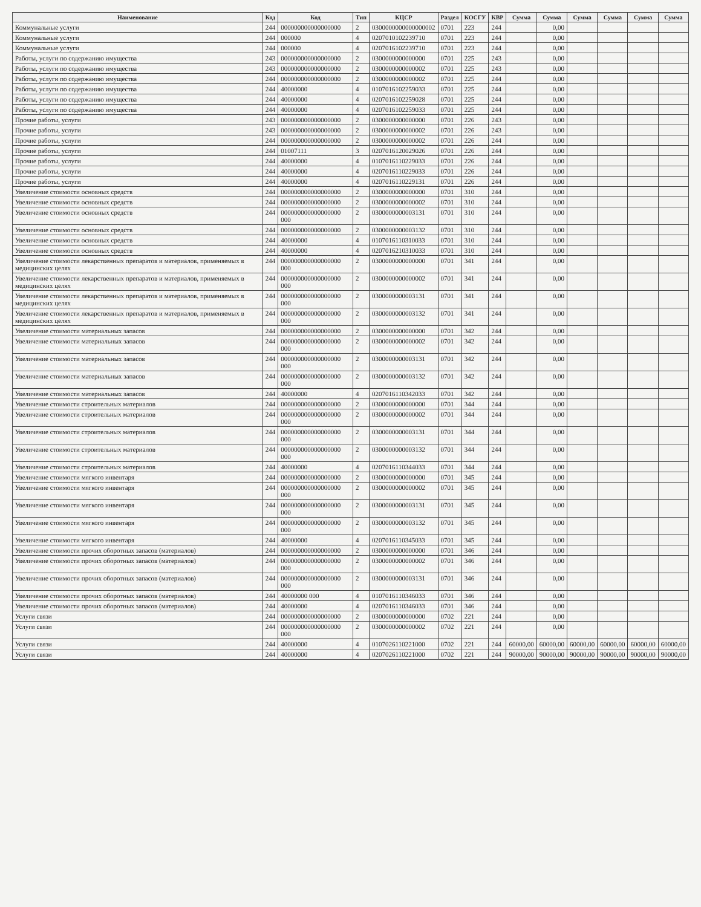| Наименование | Код | Код | Тип | КЦСР | Раздел | КОСГУ | КВР | Сумма | Сумма | Сумма | Сумма | Сумма | Сумма |
| --- | --- | --- | --- | --- | --- | --- | --- | --- | --- | --- | --- | --- | --- |
| Коммунальные услуги | 244 | 000000000000000000 | 2 | 0300000000000000002 | 0701 | 223 | 244 | | 0,00 | | | | |
| Коммунальные услуги | 244 | 000000 | 4 | 0207010102239710 | 0701 | 223 | 244 | | 0,00 | | | | |
| Коммунальные услуги | 244 | 000000 | 4 | 0207016102239710 | 0701 | 223 | 244 | | 0,00 | | | | |
| Работы, услуги по содержанию имущества | 243 | 000000000000000000 | 2 | 0300000000000000 | 0701 | 225 | 243 | | 0,00 | | | | |
| Работы, услуги по содержанию имущества | 243 | 000000000000000000 | 2 | 0300000000000002 | 0701 | 225 | 243 | | 0,00 | | | | |
| Работы, услуги по содержанию имущества | 244 | 000000000000000000 | 2 | 0300000000000002 | 0701 | 225 | 244 | | 0,00 | | | | |
| Работы, услуги по содержанию имущества | 244 | 40000000 | 4 | 0107016102259033 | 0701 | 225 | 244 | | 0,00 | | | | |
| Работы, услуги по содержанию имущества | 244 | 40000000 | 4 | 0207016102259028 | 0701 | 225 | 244 | | 0,00 | | | | |
| Работы, услуги по содержанию имущества | 244 | 40000000 | 4 | 0207016102259033 | 0701 | 225 | 244 | | 0,00 | | | | |
| Прочие работы, услуги | 243 | 000000000000000000 | 2 | 0300000000000000 | 0701 | 226 | 243 | | 0,00 | | | | |
| Прочие работы, услуги | 243 | 000000000000000000 | 2 | 0300000000000002 | 0701 | 226 | 243 | | 0,00 | | | | |
| Прочие работы, услуги | 244 | 000000000000000000 | 2 | 0300000000000002 | 0701 | 226 | 244 | | 0,00 | | | | |
| Прочие работы, услуги | 244 | 01007111 | 3 | 0207016120029026 | 0701 | 226 | 244 | | 0,00 | | | | |
| Прочие работы, услуги | 244 | 40000000 | 4 | 0107016110229033 | 0701 | 226 | 244 | | 0,00 | | | | |
| Прочие работы, услуги | 244 | 40000000 | 4 | 0207016110229033 | 0701 | 226 | 244 | | 0,00 | | | | |
| Прочие работы, услуги | 244 | 40000000 | 4 | 0207016110229131 | 0701 | 226 | 244 | | 0,00 | | | | |
| Увеличение стоимости основных средств | 244 | 000000000000000000 | 2 | 0300000000000000 | 0701 | 310 | 244 | | 0,00 | | | | |
| Увеличение стоимости основных средств | 244 | 000000000000000000 | 2 | 0300000000000002 | 0701 | 310 | 244 | | 0,00 | | | | |
| Увеличение стоимости основных средств | 244 | 000000000000000000 000 | 2 | 0300000000003131 | 0701 | 310 | 244 | | 0,00 | | | | |
| Увеличение стоимости основных средств | 244 | 000000000000000000 | 2 | 0300000000003132 | 0701 | 310 | 244 | | 0,00 | | | | |
| Увеличение стоимости основных средств | 244 | 40000000 | 4 | 0107016110310033 | 0701 | 310 | 244 | | 0,00 | | | | |
| Увеличение стоимости основных средств | 244 | 40000000 | 4 | 0207016210310033 | 0701 | 310 | 244 | | 0,00 | | | | |
| Увеличение стоимости лекарственных препаратов и материалов, применяемых в медицинских целях | 244 | 000000000000000000 000 | 2 | 0300000000000000 | 0701 | 341 | 244 | | 0,00 | | | | |
| Увеличение стоимости лекарственных препаратов и материалов, применяемых в медицинских целях | 244 | 000000000000000000 000 | 2 | 0300000000000002 | 0701 | 341 | 244 | | 0,00 | | | | |
| Увеличение стоимости лекарственных препаратов и материалов, применяемых в медицинских целях | 244 | 000000000000000000 000 | 2 | 0300000000003131 | 0701 | 341 | 244 | | 0,00 | | | | |
| Увеличение стоимости лекарственных препаратов и материалов, применяемых в медицинских целях | 244 | 000000000000000000 000 | 2 | 0300000000003132 | 0701 | 341 | 244 | | 0,00 | | | | |
| Увеличение стоимости материальных запасов | 244 | 000000000000000000 | 2 | 0300000000000000 | 0701 | 342 | 244 | | 0,00 | | | | |
| Увеличение стоимости материальных запасов | 244 | 000000000000000000 000 | 2 | 0300000000000002 | 0701 | 342 | 244 | | 0,00 | | | | |
| Увеличение стоимости материальных запасов | 244 | 000000000000000000 000 | 2 | 0300000000003131 | 0701 | 342 | 244 | | 0,00 | | | | |
| Увеличение стоимости материальных запасов | 244 | 000000000000000000 000 | 2 | 0300000000003132 | 0701 | 342 | 244 | | 0,00 | | | | |
| Увеличение стоимости материальных запасов | 244 | 40000000 | 4 | 0207016110342033 | 0701 | 342 | 244 | | 0,00 | | | | |
| Увеличение стоимости строительных материалов | 244 | 000000000000000000 | 2 | 0300000000000000 | 0701 | 344 | 244 | | 0,00 | | | | |
| Увеличение стоимости строительных материалов | 244 | 000000000000000000 000 | 2 | 0300000000000002 | 0701 | 344 | 244 | | 0,00 | | | | |
| Увеличение стоимости строительных материалов | 244 | 000000000000000000 000 | 2 | 0300000000003131 | 0701 | 344 | 244 | | 0,00 | | | | |
| Увеличение стоимости строительных материалов | 244 | 000000000000000000 000 | 2 | 0300000000003132 | 0701 | 344 | 244 | | 0,00 | | | | |
| Увеличение стоимости строительных материалов | 244 | 40000000 | 4 | 0207016110344033 | 0701 | 344 | 244 | | 0,00 | | | | |
| Увеличение стоимости мягкого инвентаря | 244 | 000000000000000000 | 2 | 0300000000000000 | 0701 | 345 | 244 | | 0,00 | | | | |
| Увеличение стоимости мягкого инвентаря | 244 | 000000000000000000 000 | 2 | 0300000000000002 | 0701 | 345 | 244 | | 0,00 | | | | |
| Увеличение стоимости мягкого инвентаря | 244 | 000000000000000000 000 | 2 | 0300000000003131 | 0701 | 345 | 244 | | 0,00 | | | | |
| Увеличение стоимости мягкого инвентаря | 244 | 000000000000000000 000 | 2 | 0300000000003132 | 0701 | 345 | 244 | | 0,00 | | | | |
| Увеличение стоимости мягкого инвентаря | 244 | 40000000 | 4 | 0207016110345033 | 0701 | 345 | 244 | | 0,00 | | | | |
| Увеличение стоимости прочих оборотных запасов (материалов) | 244 | 000000000000000000 | 2 | 0300000000000000 | 0701 | 346 | 244 | | 0,00 | | | | |
| Увеличение стоимости прочих оборотных запасов (материалов) | 244 | 000000000000000000 000 | 2 | 0300000000000002 | 0701 | 346 | 244 | | 0,00 | | | | |
| Увеличение стоимости прочих оборотных запасов (материалов) | 244 | 000000000000000000 000 | 2 | 0300000000003131 | 0701 | 346 | 244 | | 0,00 | | | | |
| Увеличение стоимости прочих оборотных запасов (материалов) | 244 | 40000000 000 | 4 | 0107016110346033 | 0701 | 346 | 244 | | 0,00 | | | | |
| Увеличение стоимости прочих оборотных запасов (материалов) | 244 | 40000000 | 4 | 0207016110346033 | 0701 | 346 | 244 | | 0,00 | | | | |
| Услуги связи | 244 | 000000000000000000 | 2 | 0300000000000000 | 0702 | 221 | 244 | | 0,00 | | | | |
| Услуги связи | 244 | 000000000000000000 000 | 2 | 0300000000000002 | 0702 | 221 | 244 | | 0,00 | | | | |
| Услуги связи | 244 | 40000000 | 4 | 0107026110221000 | 0702 | 221 | 244 | 60000,00 | 60000,00 | 60000,00 | 60000,00 | 60000,00 | 60000,00 |
| Услуги связи | 244 | 40000000 | 4 | 0207026110221000 | 0702 | 221 | 244 | 90000,00 | 90000,00 | 90000,00 | 90000,00 | 90000,00 | 90000,00 |